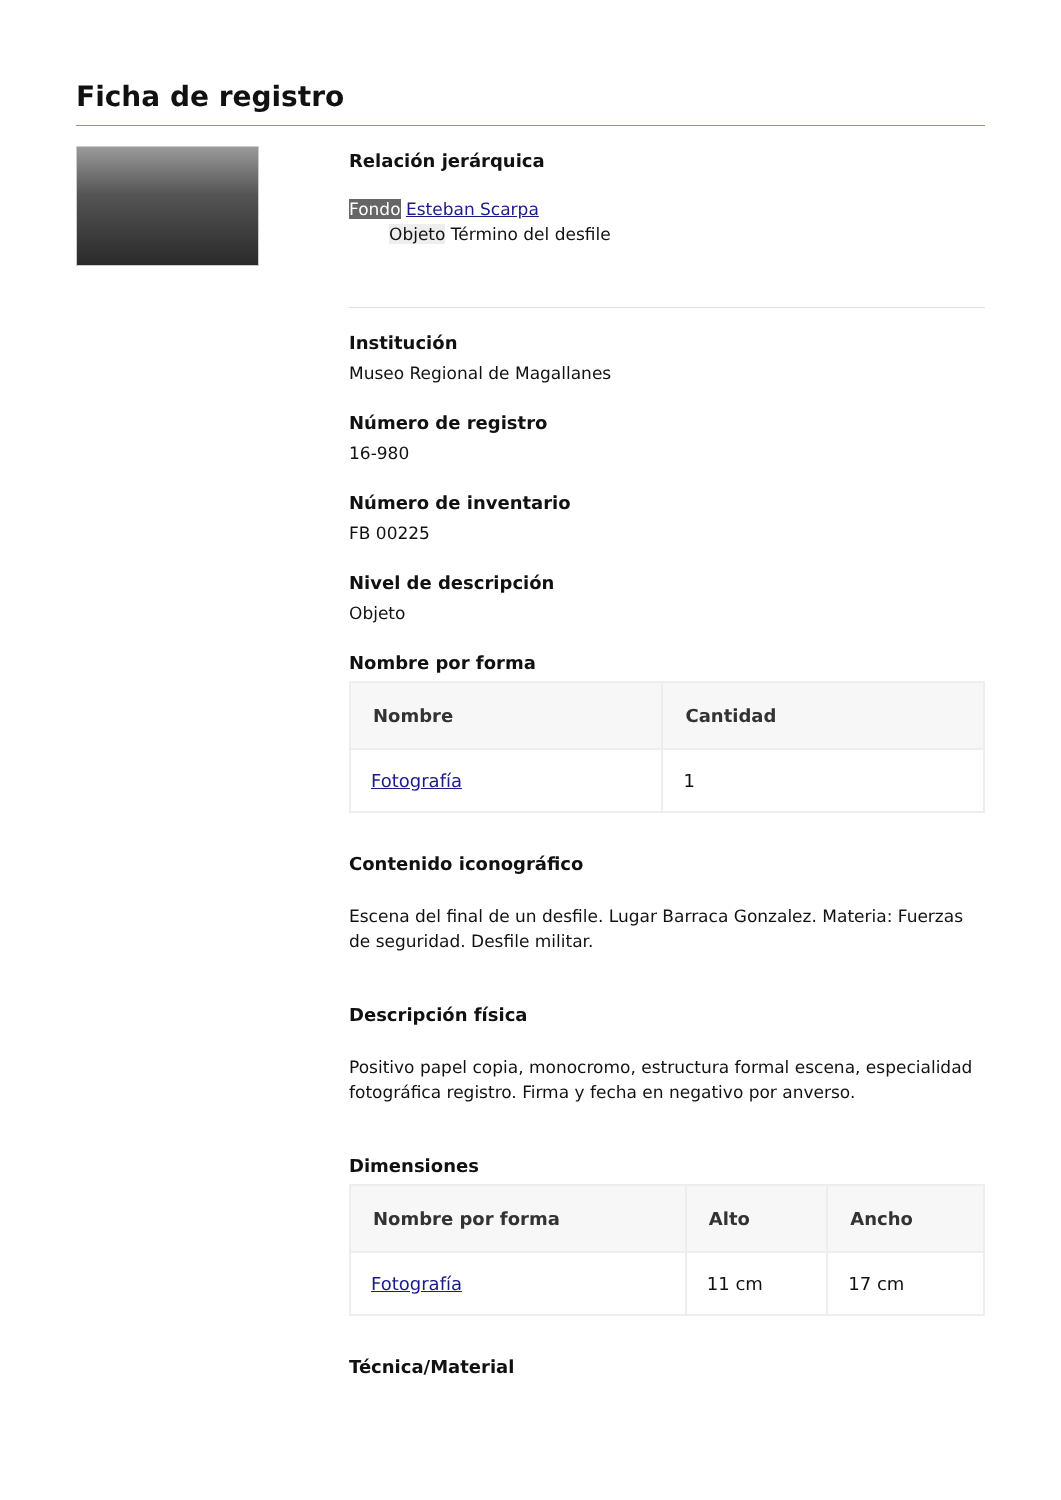Ficha de registro
Relación jerárquica
Fondo Esteban Scarpa
Objeto Término del desfile
Institución
Museo Regional de Magallanes
Número de registro
16-980
Número de inventario
FB 00225
Nivel de descripción
Objeto
Nombre por forma
| Nombre | Cantidad |
| --- | --- |
| Fotografía | 1 |
Contenido iconográfico
Escena del final de un desfile. Lugar Barraca Gonzalez. Materia: Fuerzas de seguridad. Desfile militar.
Descripción física
Positivo papel copia, monocromo, estructura formal escena, especialidad fotográfica registro. Firma y fecha en negativo por anverso.
Dimensiones
| Nombre por forma | Alto | Ancho |
| --- | --- | --- |
| Fotografía | 11 cm | 17 cm |
Técnica/Material